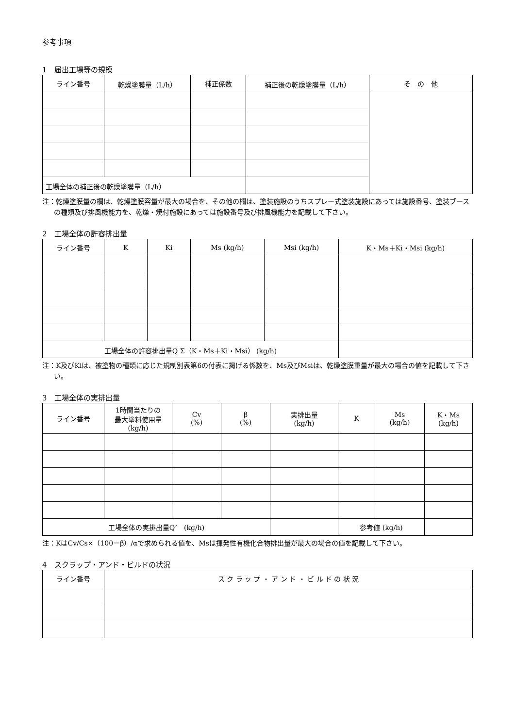参考事項
1　届出工場等の規模
| ライン番号 | 乾燥塗膜量（L/h） | 補正係数 | 補正後の乾燥塗膜量（L/h） | そ の 他 |
| --- | --- | --- | --- | --- |
| 工場全体の補正後の乾燥塗膜量（L/h） | | | | |
注：乾燥塗膜量の欄は、乾燥塗膜容量が最大の場合を、その他の欄は、塗装施設のうちスプレー式塗装施設にあっては施設番号、塗装ブースの種類及び排風機能力を、乾燥・焼付施設にあっては施設番号及び排風機能力を記載して下さい。
2　工場全体の許容排出量
| ライン番号 | K | Ki | Ms (kg/h) | Msi (kg/h) | K・Ms＋Ki・Msi (kg/h) |
| --- | --- | --- | --- | --- | --- |
| 工場全体の許容排出量Q Σ（K・Ms＋Ki・Msi） (kg/h) | | | | | |
注：K及びKiは、被塗物の種類に応じた規制別表第6の付表に掲げる係数を、Ms及びMsiは、乾燥塗膜重量が最大の場合の値を記載して下さい。
3　工場全体の実排出量
| ライン番号 | 1時間当たりの 最大塗料使用量 (kg/h) | Cv (%) | β (%) | 実排出量 (kg/h) | K | Ms (kg/h) | K・Ms (kg/h) |
| --- | --- | --- | --- | --- | --- | --- | --- |
| 工場全体の実排出量Q’ (kg/h) | | | | | 参考値 (kg/h) | | |
注：KはCv/Cs×（100－β）/αで求められる値を、Msは揮発性有機化合物排出量が最大の場合の値を記載して下さい。
4　スクラップ・アンド・ビルドの状況
| ライン番号 | ス ク ラ ッ プ ・ ア ン ド ・ ビ ル ド の 状 況 |
| --- | --- |